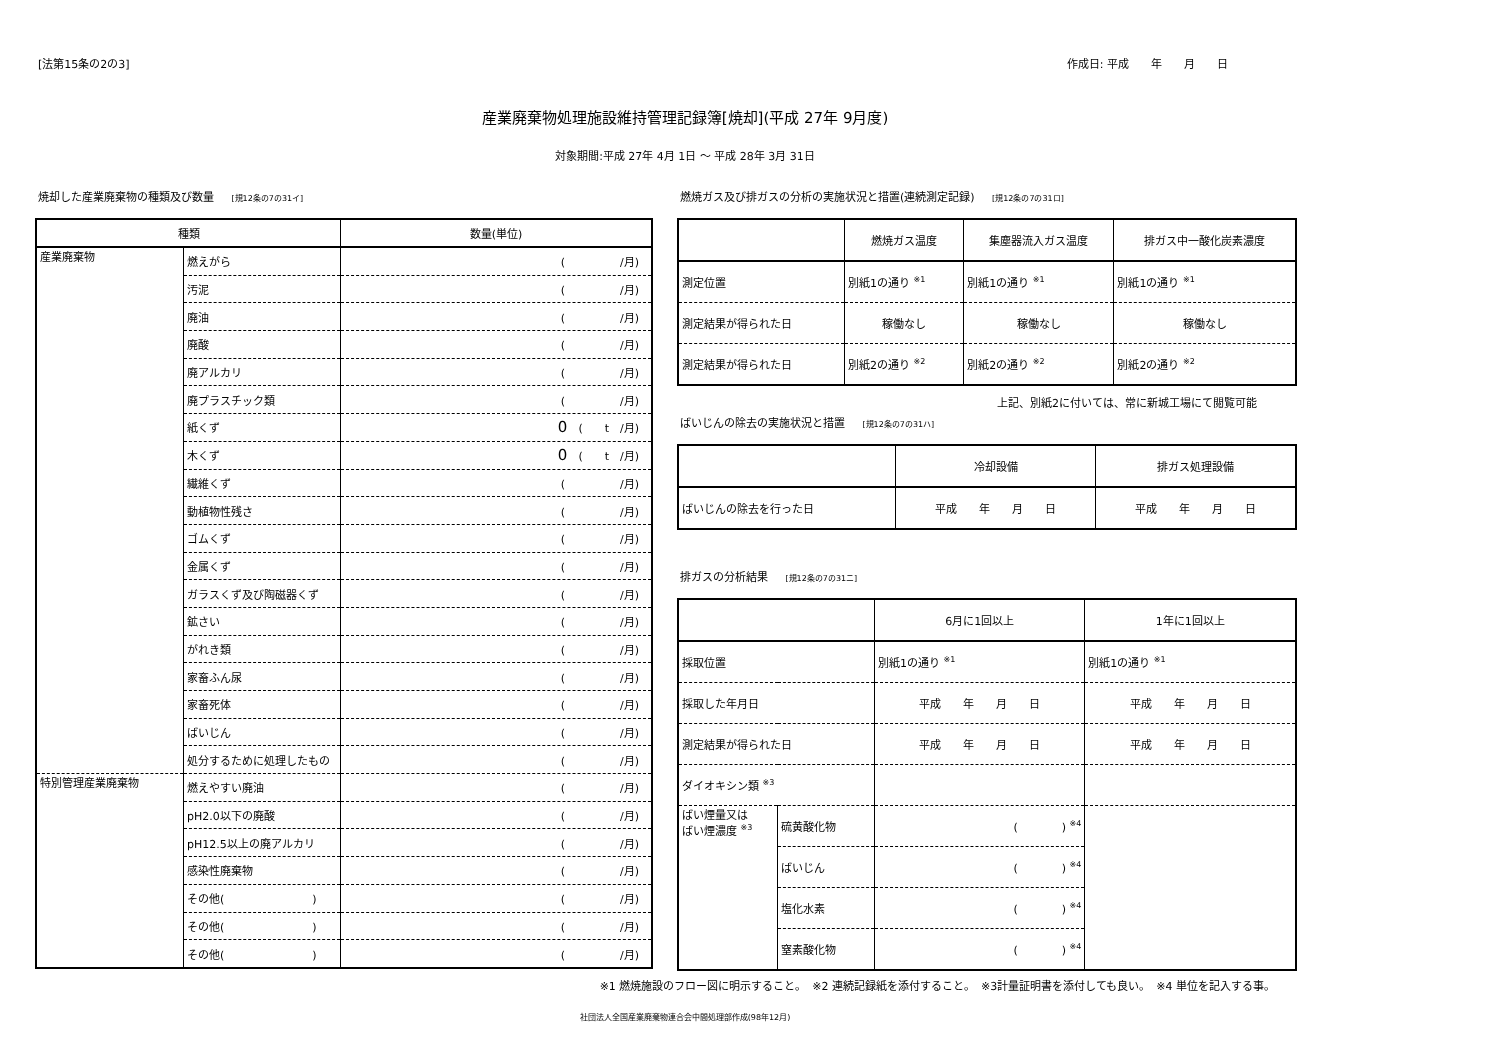[法第15条の2の3] 作成日: 平成　　年　　月　　日
産業廃棄物処理施設維持管理記録簿[焼却](平成 27年 9月度)
対象期間:平成 27年 4月 1日 ～ 平成 28年 3月 31日
焼却した産業廃棄物の種類及び数量 [規12条の7の31イ]
| 種類 | | 数量(単位) |
| --- | --- | --- |
| 産業廃棄物 | 燃えがら | ( /月) |
| | 汚泥 | ( /月) |
| | 廃油 | ( /月) |
| | 廃酸 | ( /月) |
| | 廃アルカリ | ( /月) |
| | 廃プラスチック類 | ( /月) |
| | 紙くず | 0 ( t /月) |
| | 木くず | 0 ( t /月) |
| | 繊維くず | ( /月) |
| | 動植物性残さ | ( /月) |
| | ゴムくず | ( /月) |
| | 金属くず | ( /月) |
| | ガラスくず及び陶磁器くず | ( /月) |
| | 鉱さい | ( /月) |
| | がれき類 | ( /月) |
| | 家畜ふん尿 | ( /月) |
| | 家畜死体 | ( /月) |
| | ばいじん | ( /月) |
| | 処分するために処理したもの | ( /月) |
| 特別管理産業廃棄物 | 燃えやすい廃油 | ( /月) |
| | pH2.0以下の廃酸 | ( /月) |
| | pH12.5以上の廃アルカリ | ( /月) |
| | 感染性廃棄物 | ( /月) |
| | その他( ) | ( /月) |
| | その他( ) | ( /月) |
| | その他( ) | ( /月) |
燃焼ガス及び排ガスの分析の実施状況と措置(連続測定記録) [規12条の7の31ロ]
| | 燃焼ガス温度 | 集塵器流入ガス温度 | 排ガス中一酸化炭素濃度 |
| 測定位置 | 別紙1の通り <sup>※1</sup> | 別紙1の通り <sup>※1</sup> | 別紙1の通り <sup>※1</sup> |
| 測定結果が得られた日 | 稼働なし | 稼働なし | 稼働なし |
| 測定結果が得られた日 | 別紙2の通り <sup>※2</sup> | 別紙2の通り <sup>※2</sup> | 別紙2の通り <sup>※2</sup> |
上記、別紙2に付いては、常に新城工場にて閲覧可能
ばいじんの除去の実施状況と措置 [規12条の7の31ハ]
| | 冷却設備 | 排ガス処理設備 |
| ばいじんの除去を行った日 | 平成 年 月 日 | 平成 年 月 日 |
排ガスの分析結果 [規12条の7の31ニ]
| | | 6月に1回以上 | 1年に1回以上 |
| 採取位置 | | 別紙1の通り <sup>※1</sup> | 別紙1の通り <sup>※1</sup> |
| 採取した年月日 | | 平成 年 月 日 | 平成 年 月 日 |
| 測定結果が得られた日 | | 平成 年 月 日 | 平成 年 月 日 |
| ダイオキシン類 <sup>※3</sup> | | | |
| ばい煙量又は ばい煙濃度 <sup>※3</sup> | 硫黄酸化物 | ( ) <sup>※4</sup> | |
| | ばいじん | ( ) <sup>※4</sup> | |
| | 塩化水素 | ( ) <sup>※4</sup> | |
| | 窒素酸化物 | ( ) <sup>※4</sup> | |
※1 燃焼施設のフロー図に明示すること。　※2 連続記録紙を添付すること。　※3計量証明書を添付しても良い。　※4 単位を記入する事。
社団法人全国産業廃棄物連合会中間処理部作成(98年12月)